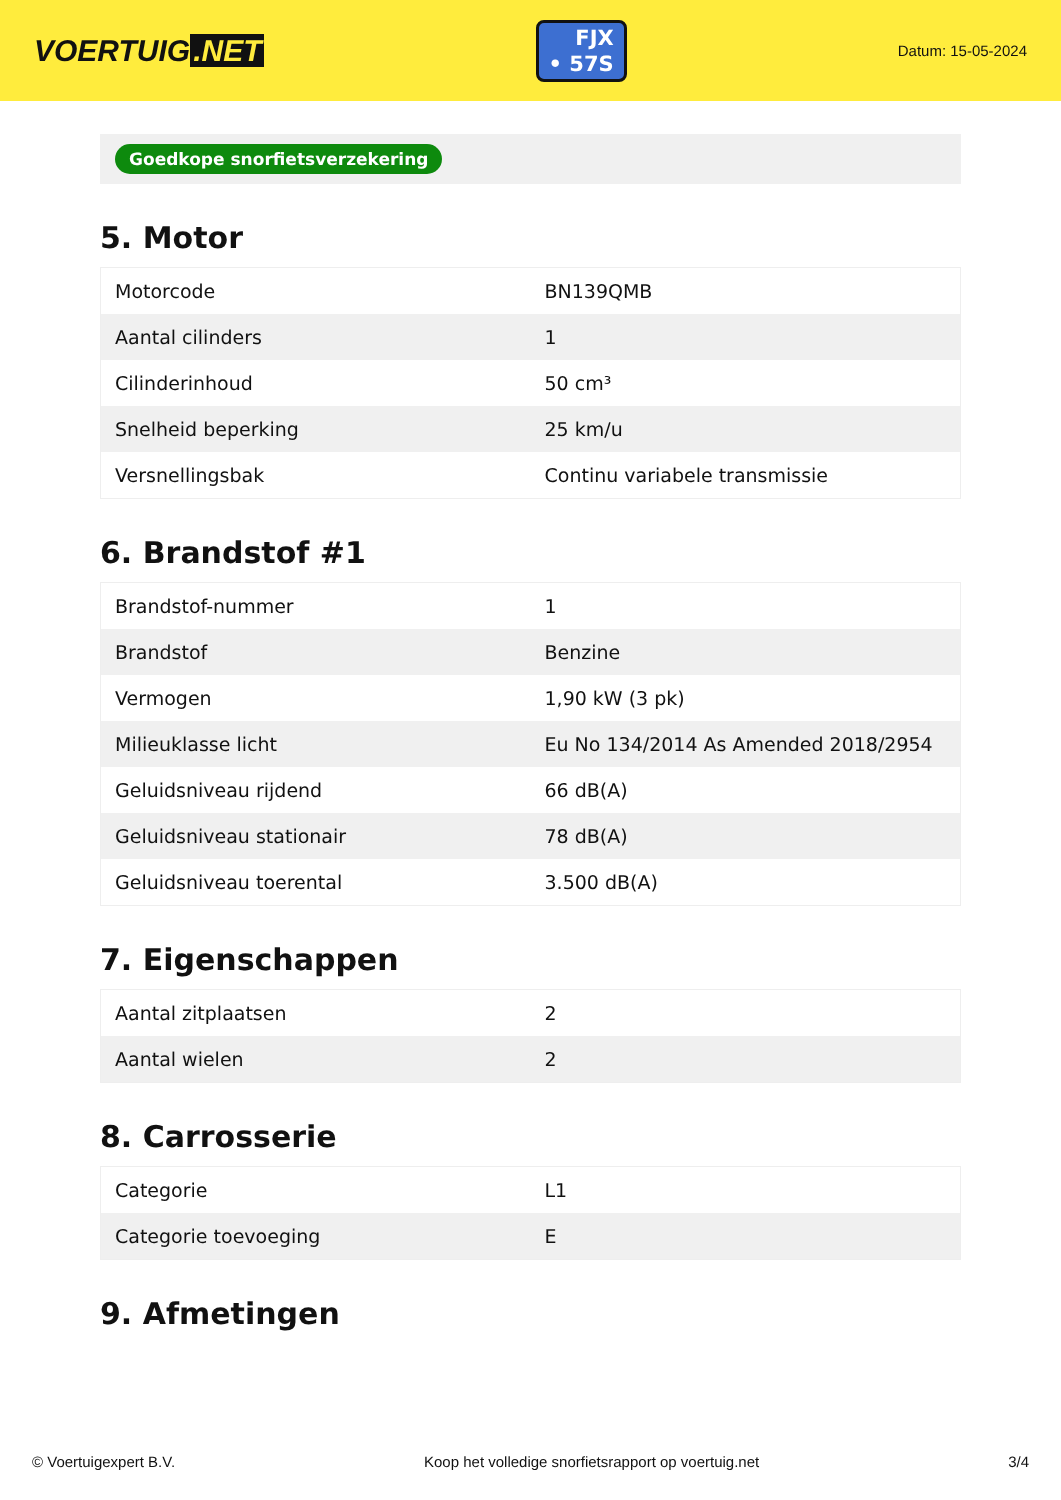VOERTUIG.NET
FJX
• 57S
Datum: 15-05-2024
Goedkope snorfietsverzekering
5. Motor
| Motorcode | BN139QMB |
| Aantal cilinders | 1 |
| Cilinderinhoud | 50 cm³ |
| Snelheid beperking | 25 km/u |
| Versnellingsbak | Continu variabele transmissie |
6. Brandstof #1
| Brandstof-nummer | 1 |
| Brandstof | Benzine |
| Vermogen | 1,90 kW (3 pk) |
| Milieuklasse licht | Eu No 134/2014 As Amended 2018/2954 |
| Geluidsniveau rijdend | 66 dB(A) |
| Geluidsniveau stationair | 78 dB(A) |
| Geluidsniveau toerental | 3.500 dB(A) |
7. Eigenschappen
| Aantal zitplaatsen | 2 |
| Aantal wielen | 2 |
8. Carrosserie
| Categorie | L1 |
| Categorie toevoeging | E |
9. Afmetingen
© Voertuigexpert B.V. Koop het volledige snorfietsrapport op voertuig.net 3/4